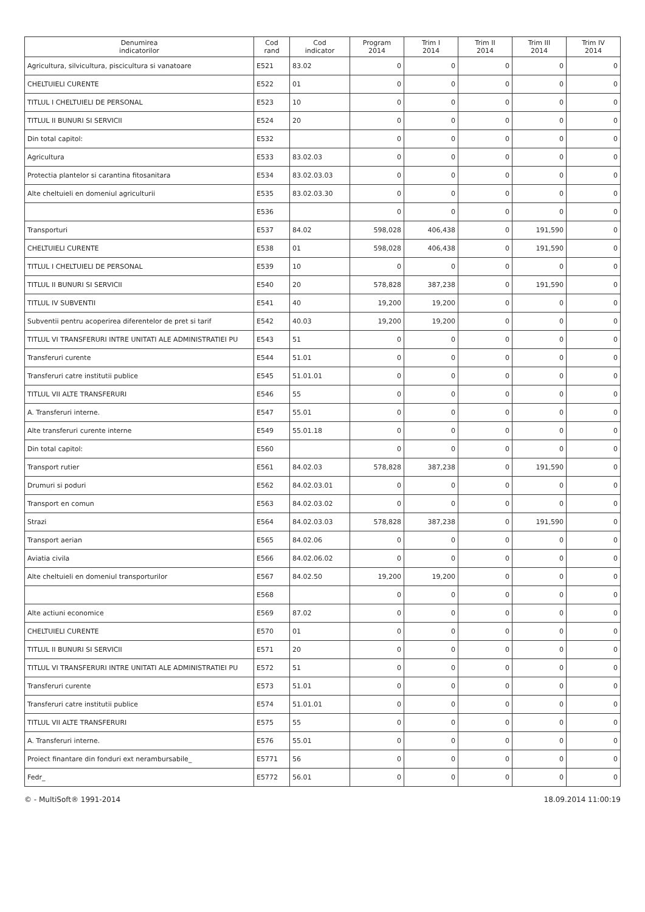| Denumirea indicatorilor | Cod rand | Cod indicator | Program 2014 | Trim I 2014 | Trim II 2014 | Trim III 2014 | Trim IV 2014 |
| --- | --- | --- | --- | --- | --- | --- | --- |
| Agricultura, silvicultura, piscicultura si vanatoare | E521 | 83.02 | 0 | 0 | 0 | 0 | 0 |
| CHELTUIELI CURENTE | E522 | 01 | 0 | 0 | 0 | 0 | 0 |
| TITLUL I CHELTUIELI DE PERSONAL | E523 | 10 | 0 | 0 | 0 | 0 | 0 |
| TITLUL II BUNURI SI SERVICII | E524 | 20 | 0 | 0 | 0 | 0 | 0 |
| Din total capitol: | E532 | | 0 | 0 | 0 | 0 | 0 |
| Agricultura | E533 | 83.02.03 | 0 | 0 | 0 | 0 | 0 |
| Protectia plantelor si carantina fitosanitara | E534 | 83.02.03.03 | 0 | 0 | 0 | 0 | 0 |
| Alte cheltuieli en domeniul agriculturii | E535 | 83.02.03.30 | 0 | 0 | 0 | 0 | 0 |
| | E536 | | 0 | 0 | 0 | 0 | 0 |
| Transporturi | E537 | 84.02 | 598,028 | 406,438 | 0 | 191,590 | 0 |
| CHELTUIELI CURENTE | E538 | 01 | 598,028 | 406,438 | 0 | 191,590 | 0 |
| TITLUL I CHELTUIELI DE PERSONAL | E539 | 10 | 0 | 0 | 0 | 0 | 0 |
| TITLUL II BUNURI SI SERVICII | E540 | 20 | 578,828 | 387,238 | 0 | 191,590 | 0 |
| TITLUL IV SUBVENTII | E541 | 40 | 19,200 | 19,200 | 0 | 0 | 0 |
| Subventii pentru acoperirea diferentelor de pret si tarif | E542 | 40.03 | 19,200 | 19,200 | 0 | 0 | 0 |
| TITLUL VI TRANSFERURI INTRE UNITATI ALE ADMINISTRATIEI PU | E543 | 51 | 0 | 0 | 0 | 0 | 0 |
| Transferuri curente | E544 | 51.01 | 0 | 0 | 0 | 0 | 0 |
| Transferuri catre institutii publice | E545 | 51.01.01 | 0 | 0 | 0 | 0 | 0 |
| TITLUL VII ALTE TRANSFERURI | E546 | 55 | 0 | 0 | 0 | 0 | 0 |
| A. Transferuri interne. | E547 | 55.01 | 0 | 0 | 0 | 0 | 0 |
| Alte transferuri curente interne | E549 | 55.01.18 | 0 | 0 | 0 | 0 | 0 |
| Din total capitol: | E560 | | 0 | 0 | 0 | 0 | 0 |
| Transport rutier | E561 | 84.02.03 | 578,828 | 387,238 | 0 | 191,590 | 0 |
| Drumuri si poduri | E562 | 84.02.03.01 | 0 | 0 | 0 | 0 | 0 |
| Transport en comun | E563 | 84.02.03.02 | 0 | 0 | 0 | 0 | 0 |
| Strazi | E564 | 84.02.03.03 | 578,828 | 387,238 | 0 | 191,590 | 0 |
| Transport aerian | E565 | 84.02.06 | 0 | 0 | 0 | 0 | 0 |
| Aviatia civila | E566 | 84.02.06.02 | 0 | 0 | 0 | 0 | 0 |
| Alte cheltuieli en domeniul transporturilor | E567 | 84.02.50 | 19,200 | 19,200 | 0 | 0 | 0 |
| | E568 | | 0 | 0 | 0 | 0 | 0 |
| Alte actiuni economice | E569 | 87.02 | 0 | 0 | 0 | 0 | 0 |
| CHELTUIELI CURENTE | E570 | 01 | 0 | 0 | 0 | 0 | 0 |
| TITLUL II BUNURI SI SERVICII | E571 | 20 | 0 | 0 | 0 | 0 | 0 |
| TITLUL VI TRANSFERURI INTRE UNITATI ALE ADMINISTRATIEI PU | E572 | 51 | 0 | 0 | 0 | 0 | 0 |
| Transferuri curente | E573 | 51.01 | 0 | 0 | 0 | 0 | 0 |
| Transferuri catre institutii publice | E574 | 51.01.01 | 0 | 0 | 0 | 0 | 0 |
| TITLUL VII ALTE TRANSFERURI | E575 | 55 | 0 | 0 | 0 | 0 | 0 |
| A. Transferuri interne. | E576 | 55.01 | 0 | 0 | 0 | 0 | 0 |
| Proiect finantare din fonduri ext nerambursabile_ | E5771 | 56 | 0 | 0 | 0 | 0 | 0 |
| Fedr_ | E5772 | 56.01 | 0 | 0 | 0 | 0 | 0 |
© - MultiSoft® 1991-2014 18.09.2014 11:00:19